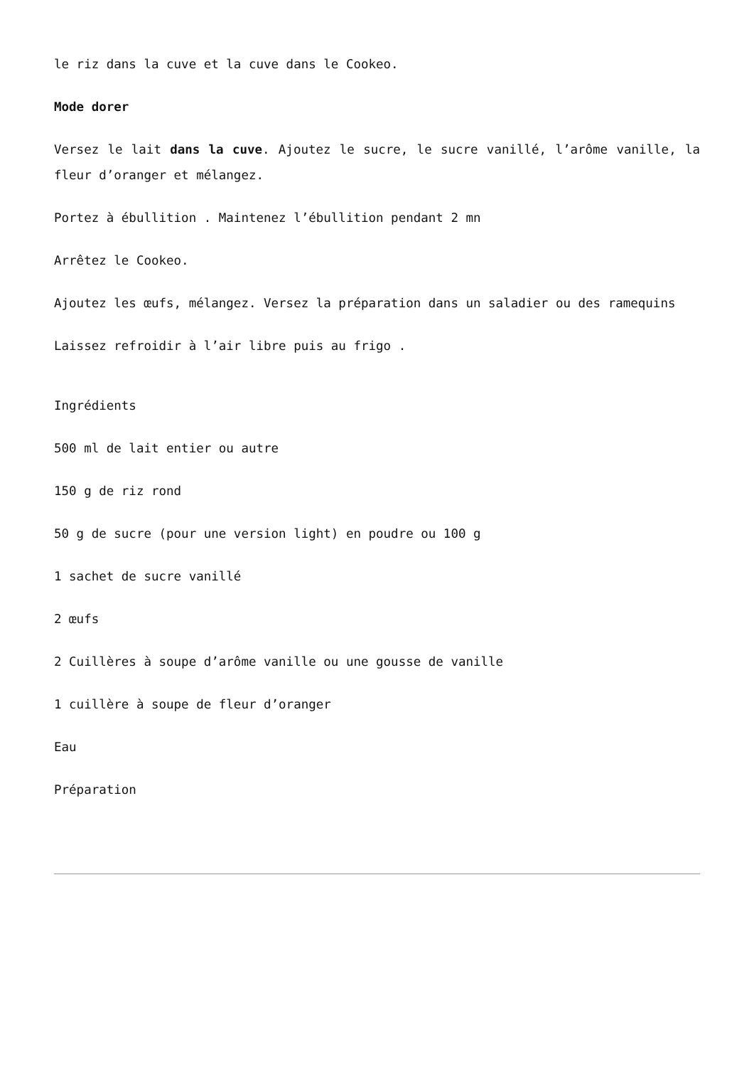le riz dans la cuve et la cuve dans le Cookeo.
Mode dorer
Versez le lait dans la cuve. Ajoutez le sucre, le sucre vanillé, l’arôme vanille, la fleur d’oranger et mélangez.
Portez à ébullition . Maintenez l’ébullition pendant 2 mn
Arrêtez le Cookeo.
Ajoutez les œufs, mélangez. Versez la préparation dans un saladier ou des ramequins
Laissez refroidir à l’air libre puis au frigo .
Ingrédients
500 ml de lait entier ou autre
150 g de riz rond
50 g de sucre (pour une version light) en poudre ou 100 g
1 sachet de sucre vanillé
2 œufs
2 Cuillères à soupe d’arôme vanille ou une gousse de vanille
1 cuillère à soupe de fleur d’oranger
Eau
Préparation